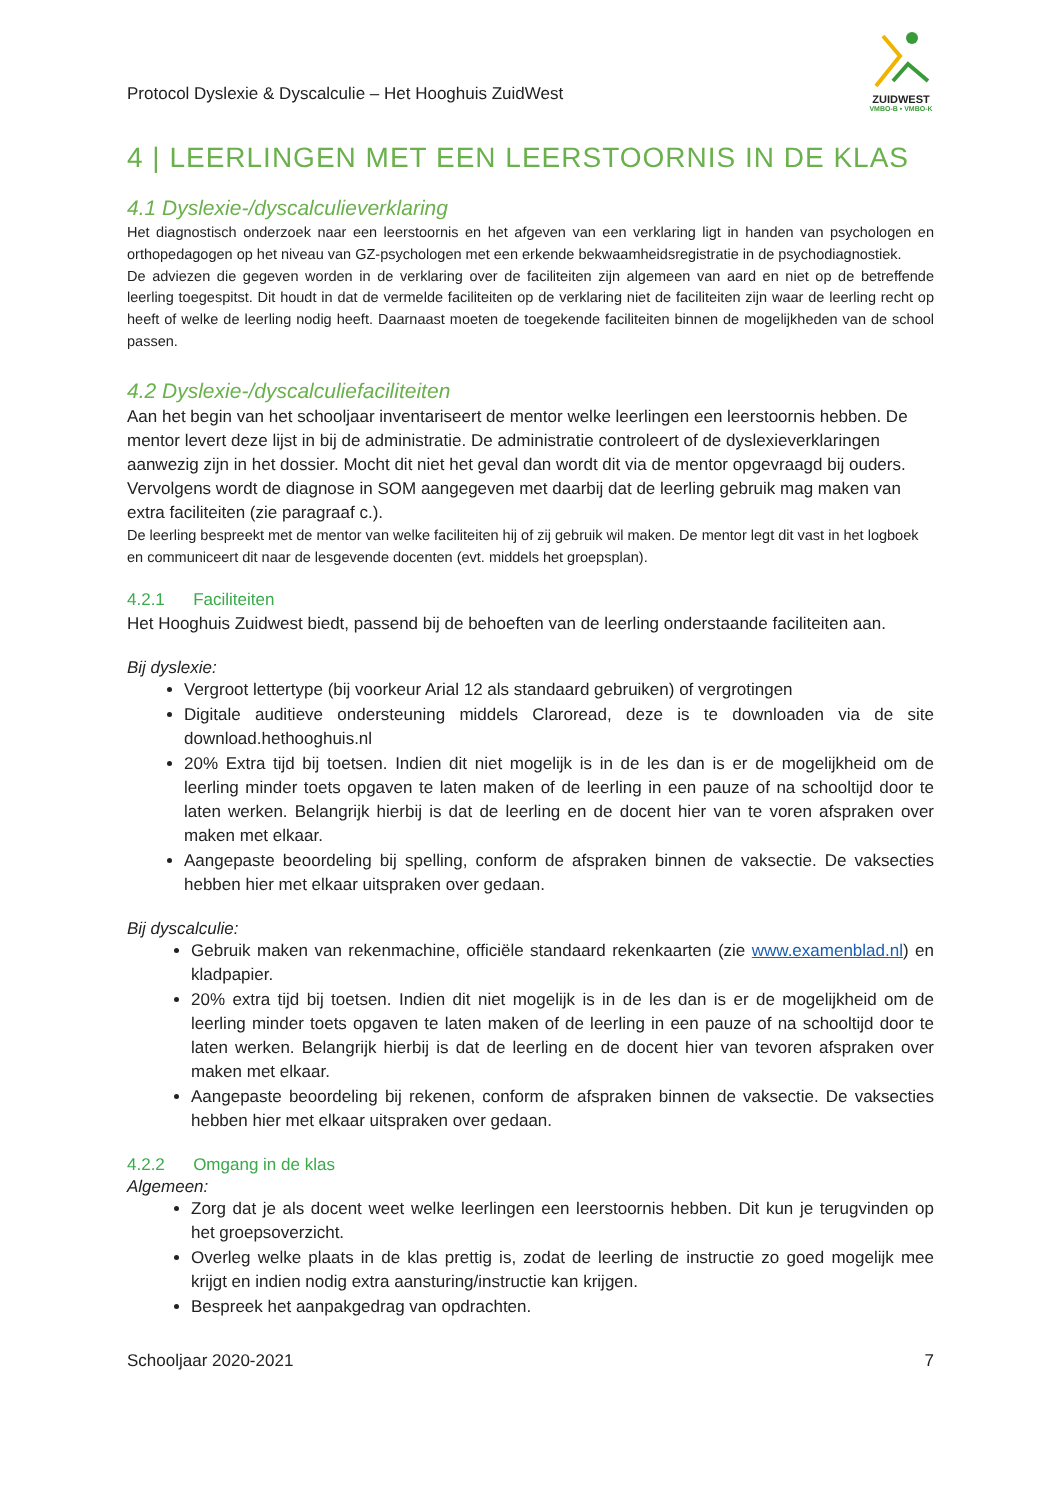Protocol Dyslexie & Dyscalculie – Het Hooghuis ZuidWest
ZUIDWEST
VMBO-B • VMBO-K
4 | LEERLINGEN MET EEN LEERSTOORNIS IN DE KLAS
4.1 Dyslexie-/dyscalculieverklaring
Het diagnostisch onderzoek naar een leerstoornis en het afgeven van een verklaring ligt in handen van psychologen en orthopedagogen op het niveau van GZ-psychologen met een erkende bekwaamheidsregistratie in de psychodiagnostiek.
De adviezen die gegeven worden in de verklaring over de faciliteiten zijn algemeen van aard en niet op de betreffende leerling toegespitst. Dit houdt in dat de vermelde faciliteiten op de verklaring niet de faciliteiten zijn waar de leerling recht op heeft of welke de leerling nodig heeft. Daarnaast moeten de toegekende faciliteiten binnen de mogelijkheden van de school passen.
4.2 Dyslexie-/dyscalculiefaciliteiten
Aan het begin van het schooljaar inventariseert de mentor welke leerlingen een leerstoornis hebben. De mentor levert deze lijst in bij de administratie. De administratie controleert of de dyslexieverklaringen aanwezig zijn in het dossier. Mocht dit niet het geval dan wordt dit via de mentor opgevraagd bij ouders. Vervolgens wordt de diagnose in SOM aangegeven met daarbij dat de leerling gebruik mag maken van extra faciliteiten (zie paragraaf c.).
De leerling bespreekt met de mentor van welke faciliteiten hij of zij gebruik wil maken. De mentor legt dit vast in het logboek en communiceert dit naar de lesgevende docenten (evt. middels het groepsplan).
4.2.1 Faciliteiten
Het Hooghuis Zuidwest biedt, passend bij de behoeften van de leerling onderstaande faciliteiten aan.
Bij dyslexie:
Vergroot lettertype (bij voorkeur Arial 12 als standaard gebruiken) of vergrotingen
Digitale auditieve ondersteuning middels Claroread, deze is te downloaden via de site download.hethooghuis.nl
20% Extra tijd bij toetsen. Indien dit niet mogelijk is in de les dan is er de mogelijkheid om de leerling minder toets opgaven te laten maken of de leerling in een pauze of na schooltijd door te laten werken. Belangrijk hierbij is dat de leerling en de docent hier van te voren afspraken over maken met elkaar.
Aangepaste beoordeling bij spelling, conform de afspraken binnen de vaksectie. De vaksecties hebben hier met elkaar uitspraken over gedaan.
Bij dyscalculie:
Gebruik maken van rekenmachine, officiële standaard rekenkaarten (zie www.examenblad.nl) en kladpapier.
20% extra tijd bij toetsen. Indien dit niet mogelijk is in de les dan is er de mogelijkheid om de leerling minder toets opgaven te laten maken of de leerling in een pauze of na schooltijd door te laten werken. Belangrijk hierbij is dat de leerling en de docent hier van tevoren afspraken over maken met elkaar.
Aangepaste beoordeling bij rekenen, conform de afspraken binnen de vaksectie. De vaksecties hebben hier met elkaar uitspraken over gedaan.
4.2.2 Omgang in de klas
Algemeen:
Zorg dat je als docent weet welke leerlingen een leerstoornis hebben. Dit kun je terugvinden op het groepsoverzicht.
Overleg welke plaats in de klas prettig is, zodat de leerling de instructie zo goed mogelijk mee krijgt en indien nodig extra aansturing/instructie kan krijgen.
Bespreek het aanpakgedrag van opdrachten.
Schooljaar 2020-2021 7